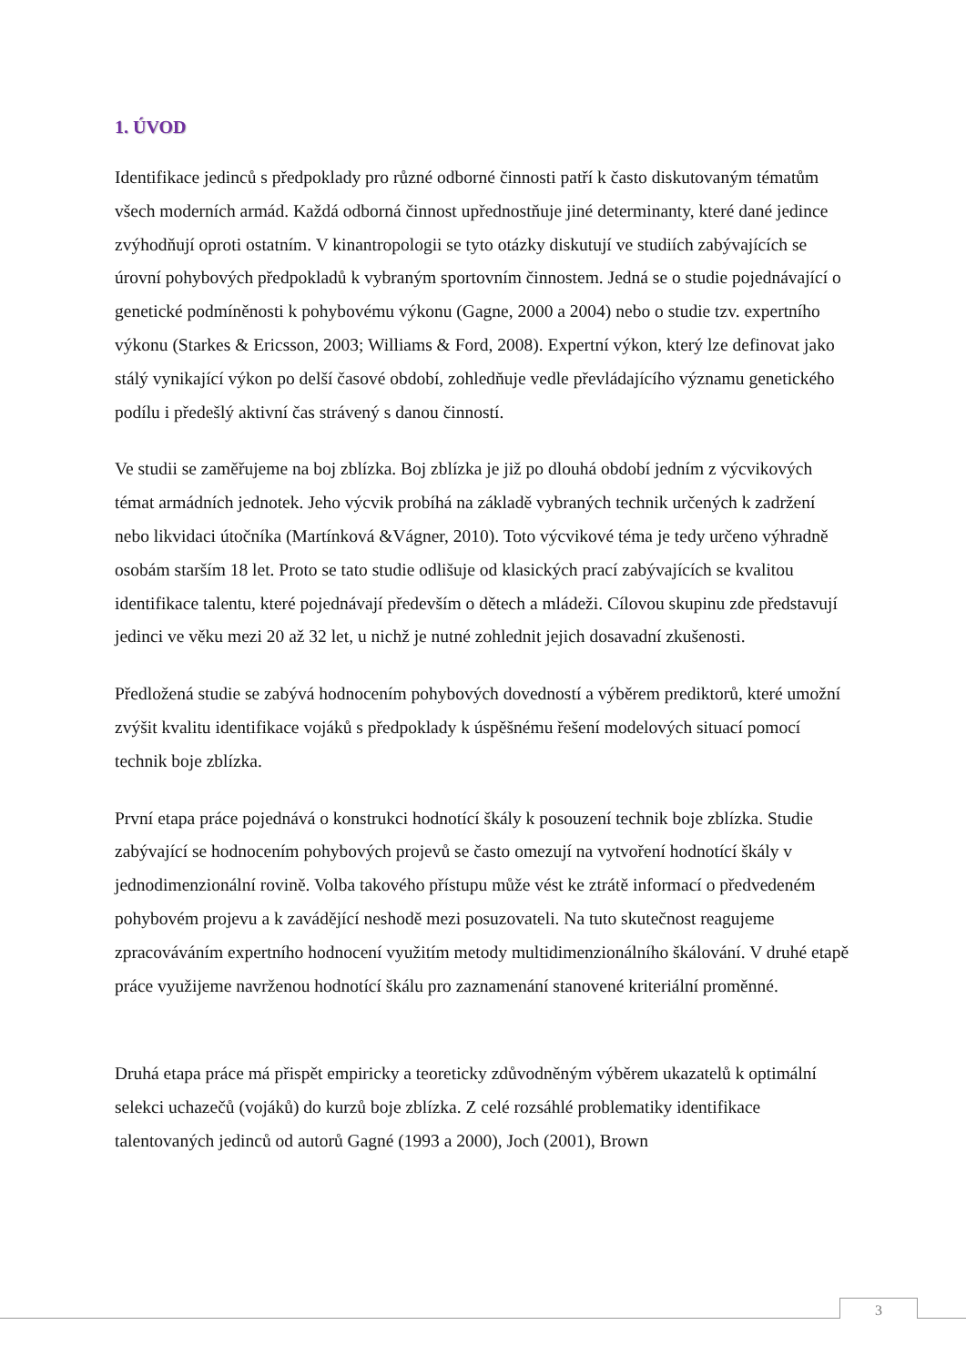1. ÚVOD
Identifikace jedinců s předpoklady pro různé odborné činnosti patří k často diskutovaným tématům všech moderních armád. Každá odborná činnost upřednostňuje jiné determinanty, které dané jedince zvýhodňují oproti ostatním. V kinantropologii se tyto otázky diskutují ve studiích zabývajících se úrovní pohybových předpokladů k vybraným sportovním činnostem. Jedná se o studie pojednávající o genetické podmíněnosti k pohybovému výkonu (Gagne, 2000 a 2004) nebo o studie tzv. expertního výkonu (Starkes & Ericsson, 2003; Williams & Ford, 2008). Expertní výkon, který lze definovat jako stálý vynikající výkon po delší časové období, zohledňuje vedle převládajícího významu genetického podílu i předešlý aktivní čas strávený s danou činností.
Ve studii se zaměřujeme na boj zblízka. Boj zblízka je již po dlouhá období jedním z výcvikových témat armádních jednotek. Jeho výcvik probíhá na základě vybraných technik určených k zadržení nebo likvidaci útočníka (Martínková &Vágner, 2010). Toto výcvikové téma je tedy určeno výhradně osobám starším 18 let. Proto se tato studie odlišuje od klasických prací zabývajících se kvalitou identifikace talentu, které pojednávají především o dětech a mládeži. Cílovou skupinu zde představují jedinci ve věku mezi 20 až 32 let, u nichž je nutné zohlednit jejich dosavadní zkušenosti.
Předložená studie se zabývá hodnocením pohybových dovedností a výběrem prediktorů, které umožní zvýšit kvalitu identifikace vojáků s předpoklady k úspěšnému řešení modelových situací pomocí technik boje zblízka.
První etapa práce pojednává o konstrukci hodnotící škály k posouzení technik boje zblízka. Studie zabývající se hodnocením pohybových projevů se často omezují na vytvoření hodnotící škály v jednodimenzionální rovině. Volba takového přístupu může vést ke ztrátě informací o předvedeném pohybovém projevu a k zavádějící neshodě mezi posuzovateli. Na tuto skutečnost reagujeme zpracováváním expertního hodnocení využitím metody multidimenzionálního škálování. V druhé etapě práce využijeme navrženou hodnotící škálu pro zaznamenání stanovené kriteriální proměnné.
Druhá etapa práce má přispět empiricky a teoreticky zdůvodněným výběrem ukazatelů k optimální selekci uchazečů (vojáků) do kurzů boje zblízka. Z celé rozsáhlé problematiky identifikace talentovaných jedinců od autorů Gagné (1993 a 2000), Joch (2001), Brown
3